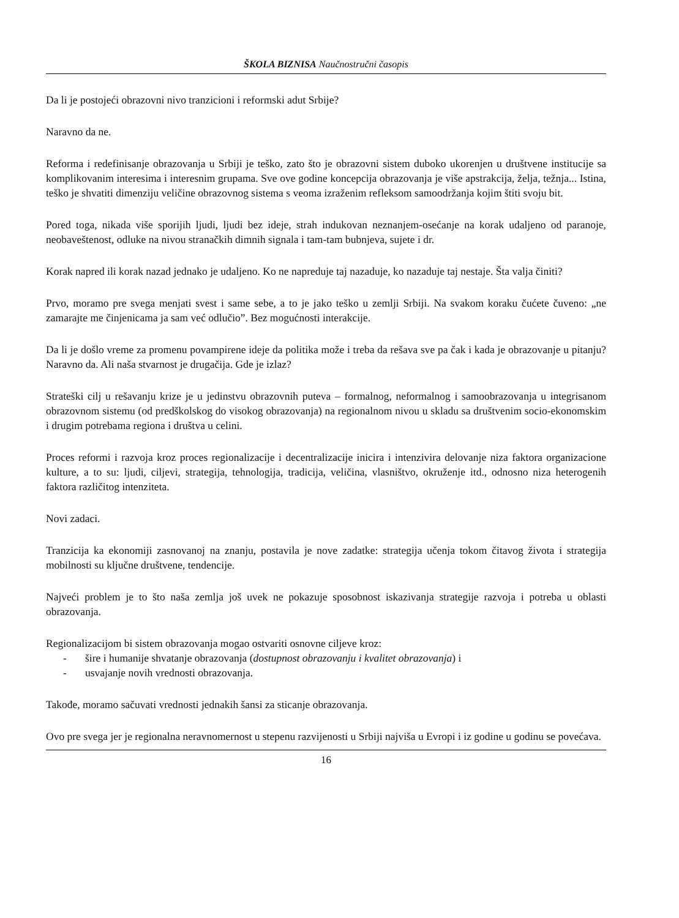ŠKOLA BIZNISA Naučnostručni časopis
Da li je postojeći obrazovni nivo tranzicioni i reformski adut Srbije?
Naravno da ne.
Reforma i redefinisanje obrazovanja u Srbiji je teško, zato što je obrazovni sistem duboko ukorenjen u društvene institucije sa komplikovanim interesima i interesnim grupama. Sve ove godine koncepcija obrazovanja je više apstrakcija, želja, težnja... Istina, teško je shvatiti dimenziju veličine obrazovnog sistema s veoma izraženim refleksom samoodržanja kojim štiti svoju bit.
Pored toga, nikada više sporijih ljudi, ljudi bez ideje, strah indukovan neznanjem-osećanje na korak udaljeno od paranoje, neobaveštenost, odluke na nivou stranačkih dimnih signala i tam-tam bubnjeva, sujete i dr.
Korak napred ili korak nazad jednako je udaljeno. Ko ne napreduje taj nazaduje, ko nazaduje taj nestaje. Šta valja činiti?
Prvo, moramo pre svega menjati svest i same sebe, a to je jako teško u zemlji Srbiji. Na svakom koraku čućete čuveno: „ne zamarajte me činjenicama ja sam već odlučio”. Bez mogućnosti interakcije.
Da li je došlo vreme za promenu povampirene ideje da politika može i treba da rešava sve pa čak i kada je obrazovanje u pitanju? Naravno da. Ali naša stvarnost je drugačija. Gde je izlaz?
Strateški cilj u rešavanju krize je u jedinstvu obrazovnih puteva – formalnog, neformalnog i samoobrazovanja u integrisanom obrazovnom sistemu (od predškolskog do visokog obrazovanja) na regionalnom nivou u skladu sa društvenim socio-ekonomskim i drugim potrebama regiona i društva u celini.
Proces reformi i razvoja kroz proces regionalizacije i decentralizacije inicira i intenzivira delovanje niza faktora organizacione kulture, a to su: ljudi, ciljevi, strategija, tehnologija, tradicija, veličina, vlasništvo, okruženje itd., odnosno niza heterogenih faktora različitog intenziteta.
Novi zadaci.
Tranzicija ka ekonomiji zasnovanoj na znanju, postavila je nove zadatke: strategija učenja tokom čitavog života i strategija mobilnosti su ključne društvene, tendencije.
Najveći problem je to što naša zemlja još uvek ne pokazuje sposobnost iskazivanja strategije razvoja i potreba u oblasti obrazovanja.
Regionalizacijom bi sistem obrazovanja mogao ostvariti osnovne ciljeve kroz:
- šire i humanije shvatanje obrazovanja (dostupnost obrazovanju i kvalitet obrazovanja) i
- usvajanje novih vrednosti obrazovanja.
Takođe, moramo sačuvati vrednosti jednakih šansi za sticanje obrazovanja.
Ovo pre svega jer je regionalna neravnomernost u stepenu razvijenosti u Srbiji najviša u Evropi i iz godine u godinu se povećava.
16